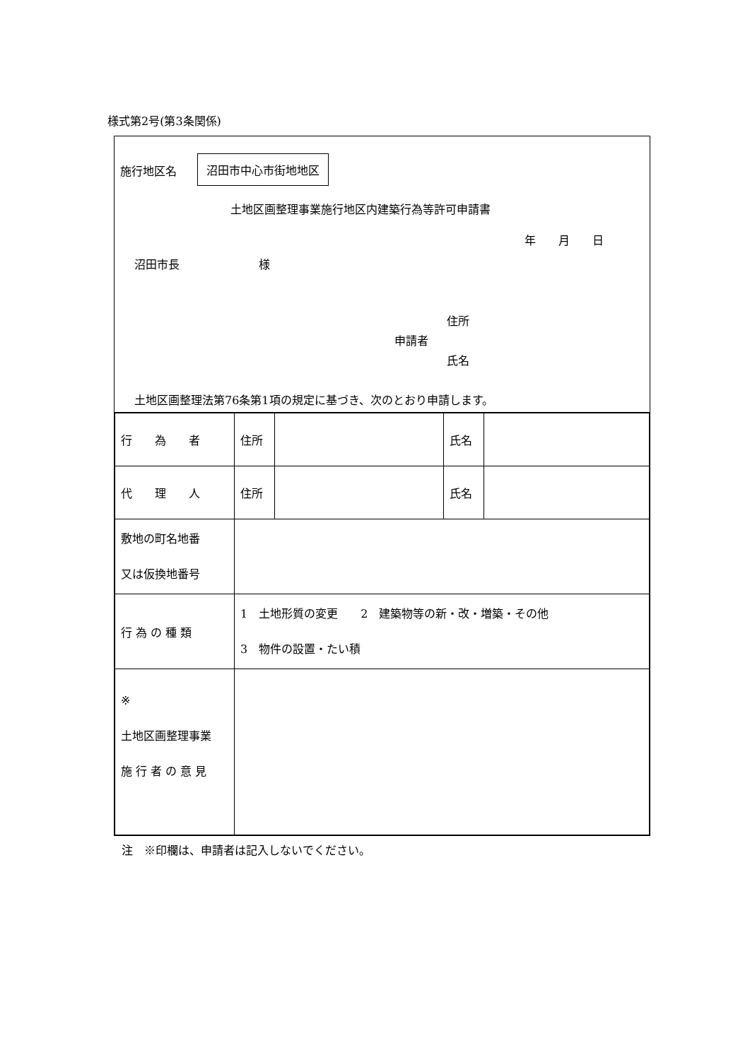様式第2号(第3条関係)
施行地区名
沼田市中心市街地地区
土地区画整理事業施行地区内建築行為等許可申請書
年　　月　　日
沼田市長　　　　　　　様
住所
申請者
氏名
土地区画整理法第76条第1項の規定に基づき、次のとおり申請します。
| 行 為 者 | 住所 | | 氏名 | |
| 代 理 人 | 住所 | | 氏名 | |
| 敷地の町名地番 又は仮換地番号 | | | | |
| 行 為 の 種 類 | 1 土地形質の変更 2 建築物等の新・改・増築・その他 3 物件の設置・たい積 | | | |
| ※ 土地区画整理事業 施 行 者 の 意 見 | | | | |
注　※印欄は、申請者は記入しないでください。